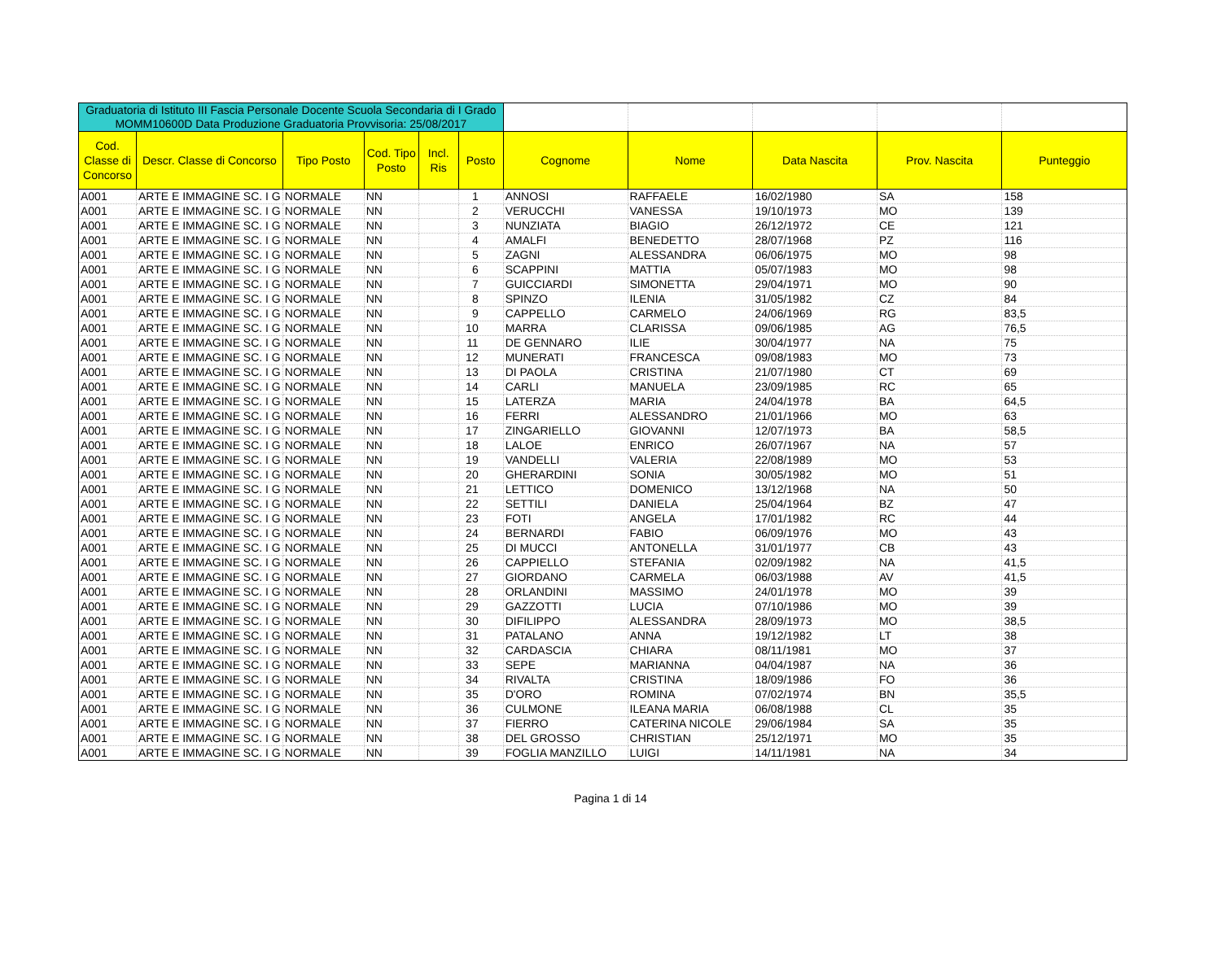| Graduatoria di Istituto III Fascia Personale Docente Scuola Secondaria di I Grado MOMM10600D Data Produzione Graduatoria Provvisoria: 25/08/2017 | | | | | | | | | | |
| Cod. Classe di Concorso | Descr. Classe di Concorso | Tipo Posto | Cod. Tipo Posto | Incl. Ris | Posto | Cognome | Nome | Data Nascita | Prov. Nascita | Punteggio |
| A001 | ARTE E IMMAGINE SC. I G | NORMALE | NN | | 1 | ANNOSI | RAFFAELE | 16/02/1980 | SA | 158 |
| A001 | ARTE E IMMAGINE SC. I G | NORMALE | NN | | 2 | VERUCCHI | VANESSA | 19/10/1973 | MO | 139 |
| A001 | ARTE E IMMAGINE SC. I G | NORMALE | NN | | 3 | NUNZIATA | BIAGIO | 26/12/1972 | CE | 121 |
| A001 | ARTE E IMMAGINE SC. I G | NORMALE | NN | | 4 | AMALFI | BENEDETTO | 28/07/1968 | PZ | 116 |
| A001 | ARTE E IMMAGINE SC. I G | NORMALE | NN | | 5 | ZAGNI | ALESSANDRA | 06/06/1975 | MO | 98 |
| A001 | ARTE E IMMAGINE SC. I G | NORMALE | NN | | 6 | SCAPPINI | MATTIA | 05/07/1983 | MO | 98 |
| A001 | ARTE E IMMAGINE SC. I G | NORMALE | NN | | 7 | GUICCIARDI | SIMONETTA | 29/04/1971 | MO | 90 |
| A001 | ARTE E IMMAGINE SC. I G | NORMALE | NN | | 8 | SPINZO | ILENIA | 31/05/1982 | CZ | 84 |
| A001 | ARTE E IMMAGINE SC. I G | NORMALE | NN | | 9 | CAPPELLO | CARMELO | 24/06/1969 | RG | 83,5 |
| A001 | ARTE E IMMAGINE SC. I G | NORMALE | NN | | 10 | MARRA | CLARISSA | 09/06/1985 | AG | 76,5 |
| A001 | ARTE E IMMAGINE SC. I G | NORMALE | NN | | 11 | DE GENNARO | ILIE | 30/04/1977 | NA | 75 |
| A001 | ARTE E IMMAGINE SC. I G | NORMALE | NN | | 12 | MUNERATI | FRANCESCA | 09/08/1983 | MO | 73 |
| A001 | ARTE E IMMAGINE SC. I G | NORMALE | NN | | 13 | DI PAOLA | CRISTINA | 21/07/1980 | CT | 69 |
| A001 | ARTE E IMMAGINE SC. I G | NORMALE | NN | | 14 | CARLI | MANUELA | 23/09/1985 | RC | 65 |
| A001 | ARTE E IMMAGINE SC. I G | NORMALE | NN | | 15 | LATERZA | MARIA | 24/04/1978 | BA | 64,5 |
| A001 | ARTE E IMMAGINE SC. I G | NORMALE | NN | | 16 | FERRI | ALESSANDRO | 21/01/1966 | MO | 63 |
| A001 | ARTE E IMMAGINE SC. I G | NORMALE | NN | | 17 | ZINGARIELLO | GIOVANNI | 12/07/1973 | BA | 58,5 |
| A001 | ARTE E IMMAGINE SC. I G | NORMALE | NN | | 18 | LALOE | ENRICO | 26/07/1967 | NA | 57 |
| A001 | ARTE E IMMAGINE SC. I G | NORMALE | NN | | 19 | VANDELLI | VALERIA | 22/08/1989 | MO | 53 |
| A001 | ARTE E IMMAGINE SC. I G | NORMALE | NN | | 20 | GHERARDINI | SONIA | 30/05/1982 | MO | 51 |
| A001 | ARTE E IMMAGINE SC. I G | NORMALE | NN | | 21 | LETTICO | DOMENICO | 13/12/1968 | NA | 50 |
| A001 | ARTE E IMMAGINE SC. I G | NORMALE | NN | | 22 | SETTILI | DANIELA | 25/04/1964 | BZ | 47 |
| A001 | ARTE E IMMAGINE SC. I G | NORMALE | NN | | 23 | FOTI | ANGELA | 17/01/1982 | RC | 44 |
| A001 | ARTE E IMMAGINE SC. I G | NORMALE | NN | | 24 | BERNARDI | FABIO | 06/09/1976 | MO | 43 |
| A001 | ARTE E IMMAGINE SC. I G | NORMALE | NN | | 25 | DI MUCCI | ANTONELLA | 31/01/1977 | CB | 43 |
| A001 | ARTE E IMMAGINE SC. I G | NORMALE | NN | | 26 | CAPPIELLO | STEFANIA | 02/09/1982 | NA | 41,5 |
| A001 | ARTE E IMMAGINE SC. I G | NORMALE | NN | | 27 | GIORDANO | CARMELA | 06/03/1988 | AV | 41,5 |
| A001 | ARTE E IMMAGINE SC. I G | NORMALE | NN | | 28 | ORLANDINI | MASSIMO | 24/01/1978 | MO | 39 |
| A001 | ARTE E IMMAGINE SC. I G | NORMALE | NN | | 29 | GAZZOTTI | LUCIA | 07/10/1986 | MO | 39 |
| A001 | ARTE E IMMAGINE SC. I G | NORMALE | NN | | 30 | DIFILIPPO | ALESSANDRA | 28/09/1973 | MO | 38,5 |
| A001 | ARTE E IMMAGINE SC. I G | NORMALE | NN | | 31 | PATALANO | ANNA | 19/12/1982 | LT | 38 |
| A001 | ARTE E IMMAGINE SC. I G | NORMALE | NN | | 32 | CARDASCIA | CHIARA | 08/11/1981 | MO | 37 |
| A001 | ARTE E IMMAGINE SC. I G | NORMALE | NN | | 33 | SEPE | MARIANNA | 04/04/1987 | NA | 36 |
| A001 | ARTE E IMMAGINE SC. I G | NORMALE | NN | | 34 | RIVALTA | CRISTINA | 18/09/1986 | FO | 36 |
| A001 | ARTE E IMMAGINE SC. I G | NORMALE | NN | | 35 | D'ORO | ROMINA | 07/02/1974 | BN | 35,5 |
| A001 | ARTE E IMMAGINE SC. I G | NORMALE | NN | | 36 | CULMONE | ILEANA MARIA | 06/08/1988 | CL | 35 |
| A001 | ARTE E IMMAGINE SC. I G | NORMALE | NN | | 37 | FIERRO | CATERINA NICOLE | 29/06/1984 | SA | 35 |
| A001 | ARTE E IMMAGINE SC. I G | NORMALE | NN | | 38 | DEL GROSSO | CHRISTIAN | 25/12/1971 | MO | 35 |
| A001 | ARTE E IMMAGINE SC. I G | NORMALE | NN | | 39 | FOGLIA MANZILLO | LUIGI | 14/11/1981 | NA | 34 |
Pagina 1 di 14